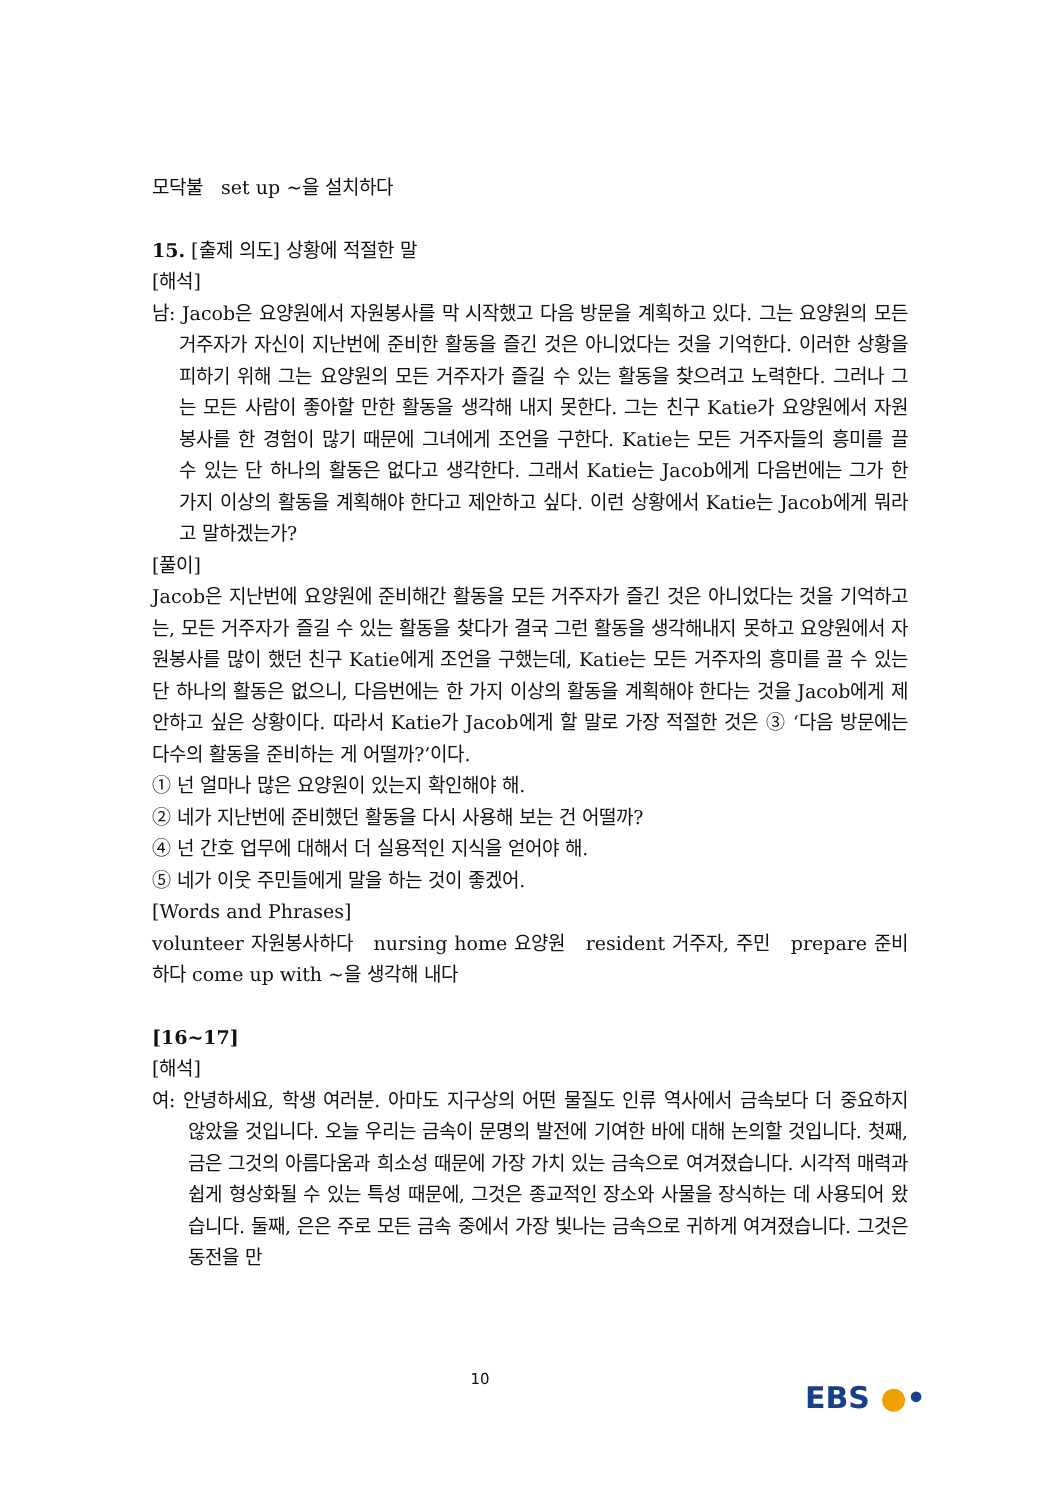모닥불 set up ~을 설치하다
15. [출제 의도] 상황에 적절한 말
[해석]
남: Jacob은 요양원에서 자원봉사를 막 시작했고 다음 방문을 계획하고 있다. 그는 요양원의 모든 거주자가 자신이 지난번에 준비한 활동을 즐긴 것은 아니었다는 것을 기억한다. 이러한 상황을 피하기 위해 그는 요양원의 모든 거주자가 즐길 수 있는 활동을 찾으려고 노력한다. 그러나 그는 모든 사람이 좋아할 만한 활동을 생각해 내지 못한다. 그는 친구 Katie가 요양원에서 자원봉사를 한 경험이 많기 때문에 그녀에게 조언을 구한다. Katie는 모든 거주자들의 흥미를 끌 수 있는 단 하나의 활동은 없다고 생각한다. 그래서 Katie는 Jacob에게 다음번에는 그가 한 가지 이상의 활동을 계획해야 한다고 제안하고 싶다. 이런 상황에서 Katie는 Jacob에게 뭐라고 말하겠는가?
[풀이]
Jacob은 지난번에 요양원에 준비해간 활동을 모든 거주자가 즐긴 것은 아니었다는 것을 기억하고는, 모든 거주자가 즐길 수 있는 활동을 찾다가 결국 그런 활동을 생각해내지 못하고 요양원에서 자원봉사를 많이 했던 친구 Katie에게 조언을 구했는데, Katie는 모든 거주자의 흥미를 끌 수 있는 단 하나의 활동은 없으니, 다음번에는 한 가지 이상의 활동을 계획해야 한다는 것을 Jacob에게 제안하고 싶은 상황이다. 따라서 Katie가 Jacob에게 할 말로 가장 적절한 것은 ③ ‘다음 방문에는 다수의 활동을 준비하는 게 어떨까?’이다.
① 넌 얼마나 많은 요양원이 있는지 확인해야 해.
② 네가 지난번에 준비했던 활동을 다시 사용해 보는 건 어떨까?
④ 넌 간호 업무에 대해서 더 실용적인 지식을 얻어야 해.
⑤ 네가 이웃 주민들에게 말을 하는 것이 좋겠어.
[Words and Phrases]
volunteer 자원봉사하다 nursing home 요양원 resident 거주자, 주민 prepare 준비하다 come up with ~을 생각해 내다
[16~17]
[해석]
여: 안녕하세요, 학생 여러분. 아마도 지구상의 어떤 물질도 인류 역사에서 금속보다 더 중요하지 않았을 것입니다. 오늘 우리는 금속이 문명의 발전에 기여한 바에 대해 논의할 것입니다. 첫째, 금은 그것의 아름다움과 희소성 때문에 가장 가치 있는 금속으로 여겨졌습니다. 시각적 매력과 쉽게 형상화될 수 있는 특성 때문에, 그것은 종교적인 장소와 사물을 장식하는 데 사용되어 왔습니다. 둘째, 은은 주로 모든 금속 중에서 가장 빛나는 금속으로 귀하게 여겨졌습니다. 그것은 동전을 만
10
EBS ●•